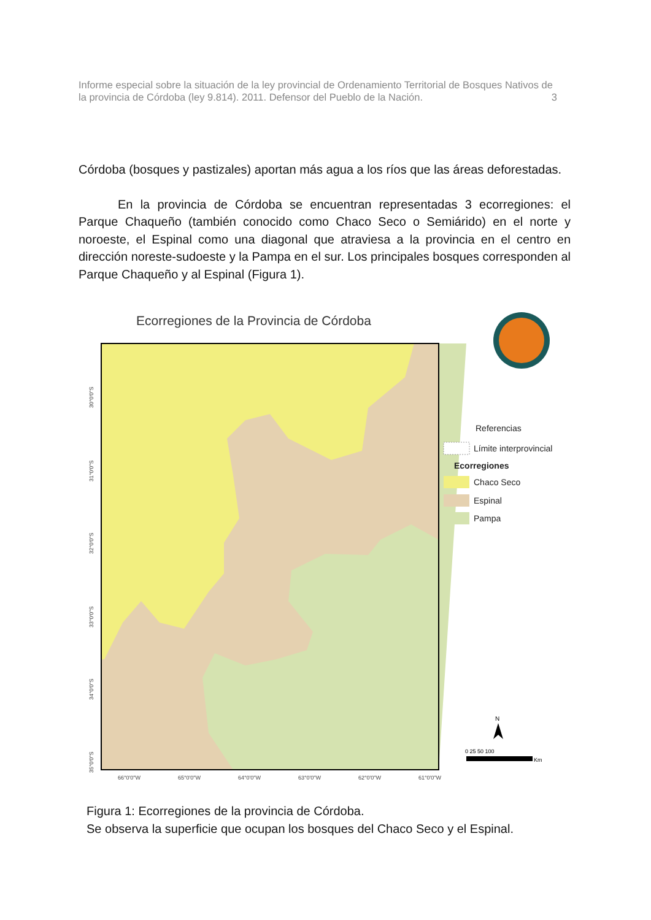Informe especial sobre la situación de la ley provincial de Ordenamiento Territorial de Bosques Nativos de la provincia de Córdoba (ley 9.814). 2011. Defensor del Pueblo de la Nación. 3
Córdoba (bosques y pastizales) aportan más agua a los ríos que las áreas deforestadas.
En la provincia de Córdoba se encuentran representadas 3 ecorregiones: el Parque Chaqueño (también conocido como Chaco Seco o Semiárido) en el norte y noroeste, el Espinal como una diagonal que atraviesa a la provincia en el centro en dirección noreste-sudoeste y la Pampa en el sur. Los principales bosques corresponden al Parque Chaqueño y al Espinal (Figura 1).
Ecorregiones de la Provincia de Córdoba
30°0'0"S
31°0'0"S
32°0'0"S
33°0'0"S
34°0'0"S
35°0'0"S
66°0'0"W
65°0'0"W
64°0'0"W
63°0'0"W
62°0'0"W
61°0'0"W
Referencias
Límite interprovincial
Ecorregiones
Chaco Seco
Espinal
Pampa
N
0 25 50 100
Km
Figura 1: Ecorregiones de la provincia de Córdoba.
Se observa la superficie que ocupan los bosques del Chaco Seco y el Espinal.